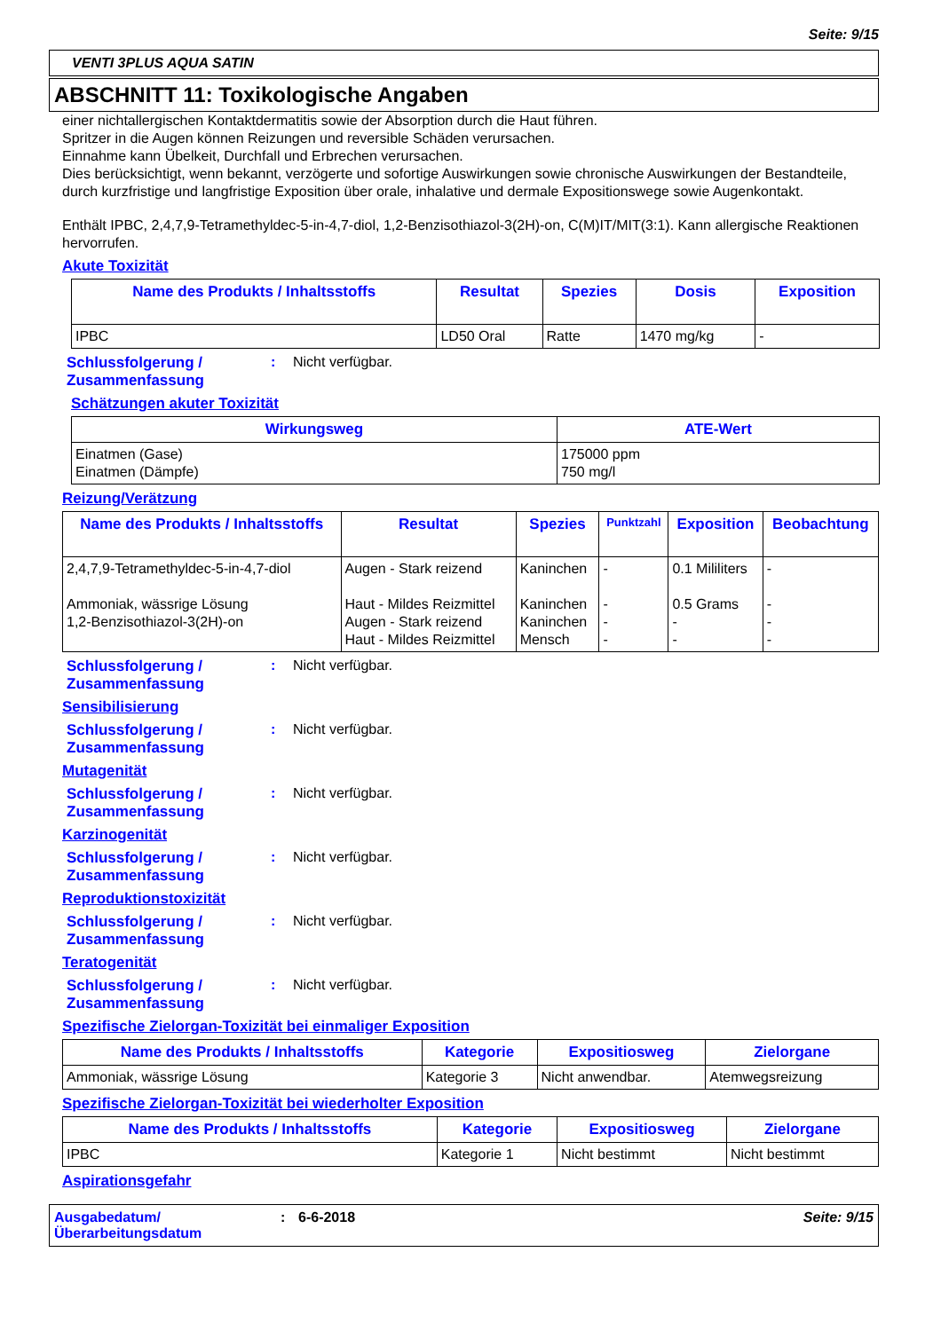Seite: 9/15
VENTI 3PLUS AQUA SATIN
ABSCHNITT 11: Toxikologische Angaben
einer nichtallergischen Kontaktdermatitis sowie der Absorption durch die Haut führen.
Spritzer in die Augen können Reizungen und reversible Schäden verursachen.
Einnahme kann Übelkeit, Durchfall und Erbrechen verursachen.
Dies berücksichtigt, wenn bekannt, verzögerte und sofortige Auswirkungen sowie chronische Auswirkungen der Bestandteile, durch kurzfristige und langfristige Exposition über orale, inhalative und dermale Expositionswege sowie Augenkontakt.
Enthält IPBC, 2,4,7,9-Tetramethyldec-5-in-4,7-diol, 1,2-Benzisothiazol-3(2H)-on, C(M)IT/MIT(3:1). Kann allergische Reaktionen hervorrufen.
Akute Toxizität
| Name des Produkts / Inhaltsstoffs | Resultat | Spezies | Dosis | Exposition |
| --- | --- | --- | --- | --- |
| IPBC | LD50 Oral | Ratte | 1470 mg/kg | - |
Schlussfolgerung / Zusammenfassung
: Nicht verfügbar.
Schätzungen akuter Toxizität
| Wirkungsweg | ATE-Wert |
| --- | --- |
| Einatmen (Gase) Einatmen (Dämpfe) | 175000 ppm 750 mg/l |
Reizung/Verätzung
| Name des Produkts / Inhaltsstoffs | Resultat | Spezies | Punktzahl | Exposition | Beobachtung |
| --- | --- | --- | --- | --- | --- |
| 2,4,7,9-Tetramethyldec-5-in-4,7-diol Ammoniak, wässrige Lösung 1,2-Benzisothiazol-3(2H)-on | Augen - Stark reizend Haut - Mildes Reizmittel Augen - Stark reizend Haut - Mildes Reizmittel | Kaninchen Kaninchen Kaninchen Mensch | - - - - | 0.1 Mililiters 0.5 Grams - - | - - - - |
Schlussfolgerung / Zusammenfassung
: Nicht verfügbar.
Sensibilisierung
Schlussfolgerung / Zusammenfassung
: Nicht verfügbar.
Mutagenität
Schlussfolgerung / Zusammenfassung
: Nicht verfügbar.
Karzinogenität
Schlussfolgerung / Zusammenfassung
: Nicht verfügbar.
Reproduktionstoxizität
Schlussfolgerung / Zusammenfassung
: Nicht verfügbar.
Teratogenität
Schlussfolgerung / Zusammenfassung
: Nicht verfügbar.
Spezifische Zielorgan-Toxizität bei einmaliger Exposition
| Name des Produkts / Inhaltsstoffs | Kategorie | Expositiosweg | Zielorgane |
| --- | --- | --- | --- |
| Ammoniak, wässrige Lösung | Kategorie 3 | Nicht anwendbar. | Atemwegsreizung |
Spezifische Zielorgan-Toxizität bei wiederholter Exposition
| Name des Produkts / Inhaltsstoffs | Kategorie | Expositiosweg | Zielorgane |
| --- | --- | --- | --- |
| IPBC | Kategorie 1 | Nicht bestimmt | Nicht bestimmt |
Aspirationsgefahr
Ausgabedatum/
Überarbeitungsdatum
: 6-6-2018 Seite: 9/15